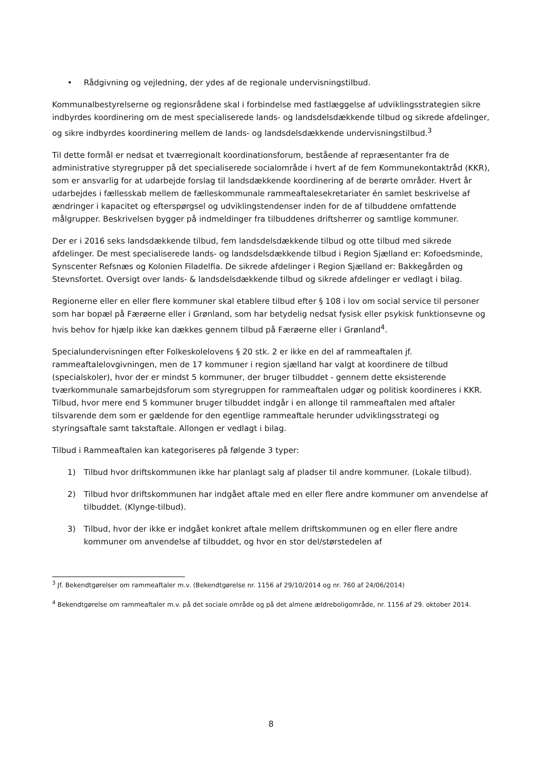• Rådgivning og vejledning, der ydes af de regionale undervisningstilbud.
Kommunalbestyrelserne og regionsrådene skal i forbindelse med fastlæggelse af udviklingsstrategien sikre indbyrdes koordinering om de mest specialiserede lands- og landsdelsdækkende tilbud og sikrede afdelinger, og sikre indbyrdes koordinering mellem de lands- og landsdelsdækkende undervisningstilbud.<sup>3</sup>
Til dette formål er nedsat et tværregionalt koordinationsforum, bestående af repræsentanter fra de administrative styregrupper på det specialiserede socialområde i hvert af de fem Kommunekontaktråd (KKR), som er ansvarlig for at udarbejde forslag til landsdækkende koordinering af de berørte områder. Hvert år udarbejdes i fællesskab mellem de fælleskommunale rammeaftalesekretariater én samlet beskrivelse af ændringer i kapacitet og efterspørgsel og udviklingstendenser inden for de af tilbuddene omfattende målgrupper. Beskrivelsen bygger på indmeldinger fra tilbuddenes driftsherrer og samtlige kommuner.
Der er i 2016 seks landsdækkende tilbud, fem landsdelsdækkende tilbud og otte tilbud med sikrede afdelinger. De mest specialiserede lands- og landsdelsdækkende tilbud i Region Sjælland er: Kofoedsminde, Synscenter Refsnæs og Kolonien Filadelfia. De sikrede afdelinger i Region Sjælland er: Bakkegården og Stevnsfortet. Oversigt over lands- & landsdelsdækkende tilbud og sikrede afdelinger er vedlagt i bilag.
Regionerne eller en eller flere kommuner skal etablere tilbud efter § 108 i lov om social service til personer som har bopæl på Færøerne eller i Grønland, som har betydelig nedsat fysisk eller psykisk funktionsevne og hvis behov for hjælp ikke kan dækkes gennem tilbud på Færøerne eller i Grønland<sup>4</sup>.
Specialundervisningen efter Folkeskolelovens § 20 stk. 2 er ikke en del af rammeaftalen jf. rammeaftalelovgivningen, men de 17 kommuner i region sjælland har valgt at koordinere de tilbud (specialskoler), hvor der er mindst 5 kommuner, der bruger tilbuddet - gennem dette eksisterende tværkommunale samarbejdsforum som styregruppen for rammeaftalen udgør og politisk koordineres i KKR. Tilbud, hvor mere end 5 kommuner bruger tilbuddet indgår i en allonge til rammeaftalen med aftaler tilsvarende dem som er gældende for den egentlige rammeaftale herunder udviklingsstrategi og styringsaftale samt takstaftale. Allongen er vedlagt i bilag.
Tilbud i Rammeaftalen kan kategoriseres på følgende 3 typer:
1) Tilbud hvor driftskommunen ikke har planlagt salg af pladser til andre kommuner. (Lokale tilbud).
2) Tilbud hvor driftskommunen har indgået aftale med en eller flere andre kommuner om anvendelse af tilbuddet. (Klynge-tilbud).
3) Tilbud, hvor der ikke er indgået konkret aftale mellem driftskommunen og en eller flere andre kommuner om anvendelse af tilbuddet, og hvor en stor del/størstedelen af
<sup>3</sup> Jf. Bekendtgørelser om rammeaftaler m.v. (Bekendtgørelse nr. 1156 af 29/10/2014 og nr. 760 af 24/06/2014)
<sup>4</sup> Bekendtgørelse om rammeaftaler m.v. på det sociale område og på det almene ældreboligområde, nr. 1156 af 29. oktober 2014.
8